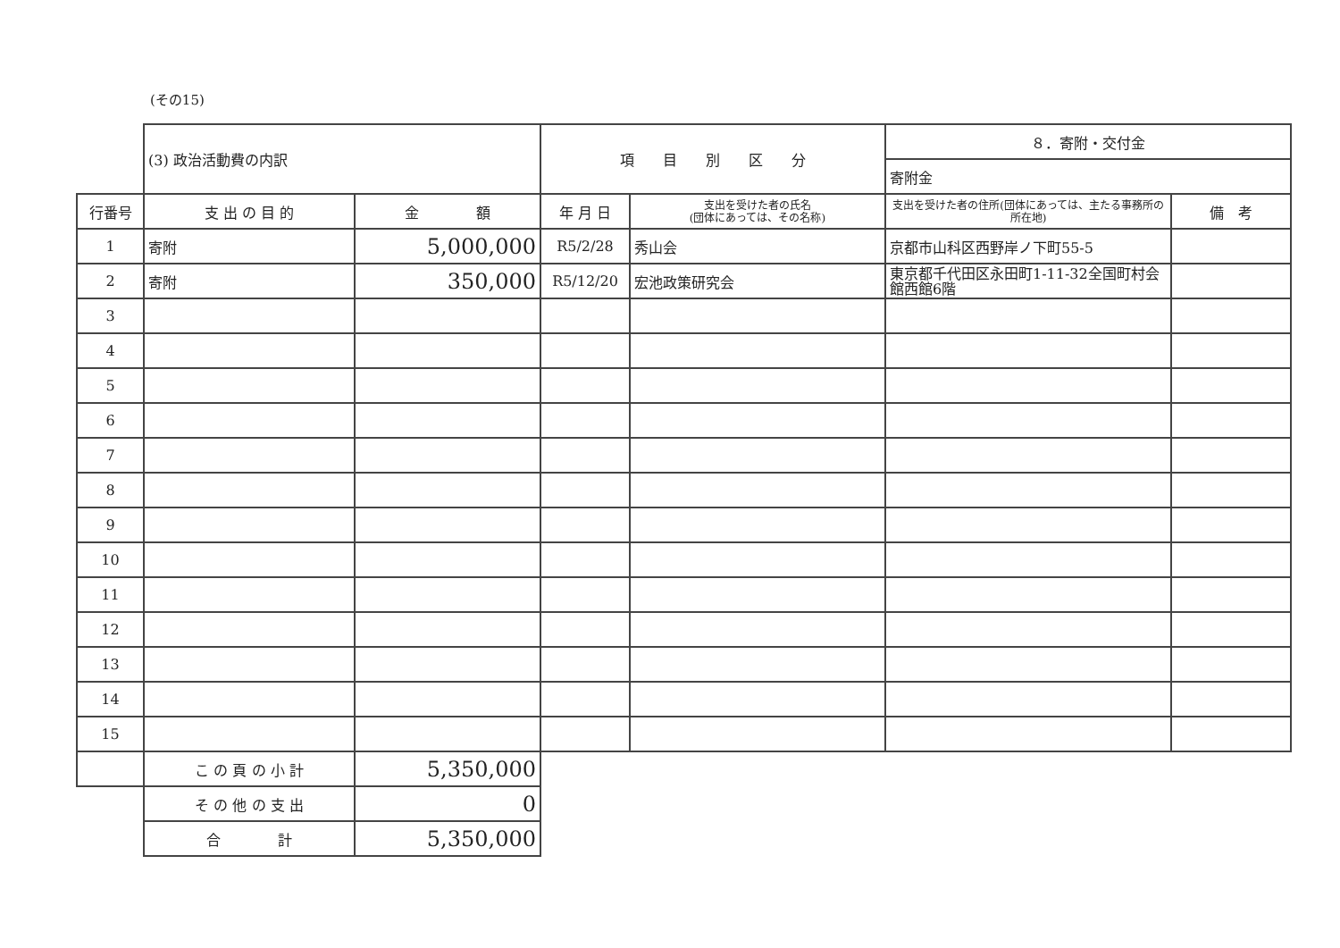(その15)
| | (3) 政治活動費の内訳 | | 項 目 別 区 分 | | ８．寄附・交付金 | |
| | | | | | 寄附金 | |
| 行番号 | 支 出 の 目 的 | 金 額 | 年 月 日 | 支出を受けた者の氏名 (団体にあっては、その名称) | 支出を受けた者の住所(団体にあっては、主たる事務所の所在地) | 備 考 |
| 1 | 寄附 | 5,000,000 | R5/2/28 | 秀山会 | 京都市山科区西野岸ノ下町55-5 | |
| 2 | 寄附 | 350,000 | R5/12/20 | 宏池政策研究会 | 東京都千代田区永田町1-11-32全国町村会館西館6階 | |
| 3 | | | | | | |
| 4 | | | | | | |
| 5 | | | | | | |
| 6 | | | | | | |
| 7 | | | | | | |
| 8 | | | | | | |
| 9 | | | | | | |
| 10 | | | | | | |
| 11 | | | | | | |
| 12 | | | | | | |
| 13 | | | | | | |
| 14 | | | | | | |
| 15 | | | | | | |
| | こ の 頁 の 小 計 | 5,350,000 | | | | |
| | そ の 他 の 支 出 | 0 | | | | |
| | 合 計 | 5,350,000 | | | | |